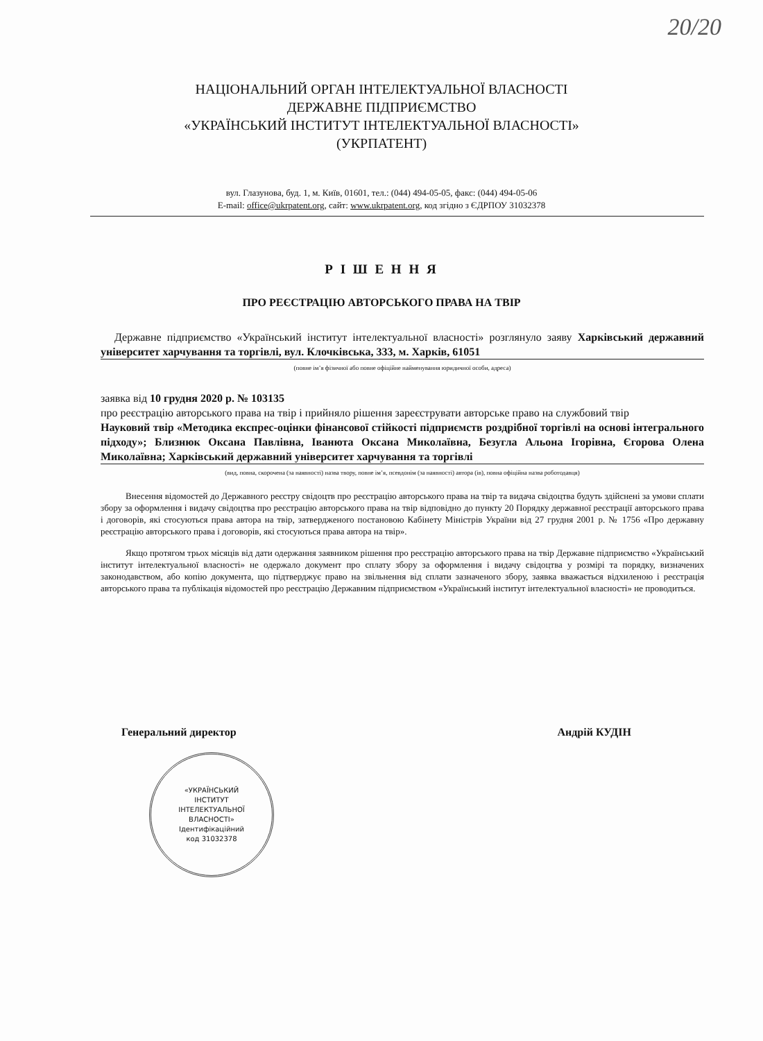20/20
НАЦІОНАЛЬНИЙ ОРГАН ІНТЕЛЕКТУАЛЬНОЇ ВЛАСНОСТІ
ДЕРЖАВНЕ ПІДПРИЄМСТВО
«УКРАЇНСЬКИЙ ІНСТИТУТ ІНТЕЛЕКТУАЛЬНОЇ ВЛАСНОСТІ»
(УКРПАТЕНТ)
вул. Глазунова, буд. 1, м. Київ, 01601, тел.: (044) 494-05-05, факс: (044) 494-05-06
E-mail: office@ukrpatent.org, сайт: www.ukrpatent.org, код згідно з ЄДРПОУ 31032378
Р І Ш Е Н Н Я
ПРО РЕЄСТРАЦІЮ АВТОРСЬКОГО ПРАВА НА ТВІР
Державне підприємство «Український інститут інтелектуальної власності» розглянуло заяву Харківський державний університет харчування та торгівлі, вул. Клочківська, 333, м. Харків, 61051
(повне ім’я фізичної або повне офіційне найменування юридичної особи, адреса)
заявка від 10 грудня 2020 р. № 103135
про реєстрацію авторського права на твір і прийняло рішення зареєструвати авторське право на службовий твір
Науковий твір «Методика експрес-оцінки фінансової стійкості підприємств роздрібної торгівлі на основі інтегрального підходу»; Близнюк Оксана Павлівна, Іванюта Оксана Миколаївна, Безугла Альона Ігорівна, Єгорова Олена Миколаївна; Харківський державний університет харчування та торгівлі
(вид, повна, скорочена (за наявності) назва твору, повне ім’я, псевдонім (за наявності) автора (ів), повна офіційна назва роботодавця)
Внесення відомостей до Державного реєстру свідоцтв про реєстрацію авторського права на твір та видача свідоцтва будуть здійснені за умови сплати збору за оформлення і видачу свідоцтва про реєстрацію авторського права на твір відповідно до пункту 20 Порядку державної реєстрації авторського права і договорів, які стосуються права автора на твір, затвердженого постановою Кабінету Міністрів України від 27 грудня 2001 р. № 1756 «Про державну реєстрацію авторського права і договорів, які стосуються права автора на твір».
Якщо протягом трьох місяців від дати одержання заявником рішення про реєстрацію авторського права на твір Державне підприємство «Український інститут інтелектуальної власності» не одержало документ про сплату збору за оформлення і видачу свідоцтва у розмірі та порядку, визначених законодавством, або копію документа, що підтверджує право на звільнення від сплати зазначеного збору, заявка вважається відхиленою і реєстрація авторського права та публікація відомостей про реєстрацію Державним підприємством «Український інститут інтелектуальної власності» не проводиться.
Генеральний директор Андрій КУДІН
«УКРАЇНСЬКИЙ
ІНСТИТУТ
ІНТЕЛЕКТУАЛЬНОЇ
ВЛАСНОСТІ»
Ідентифікаційний
код 31032378